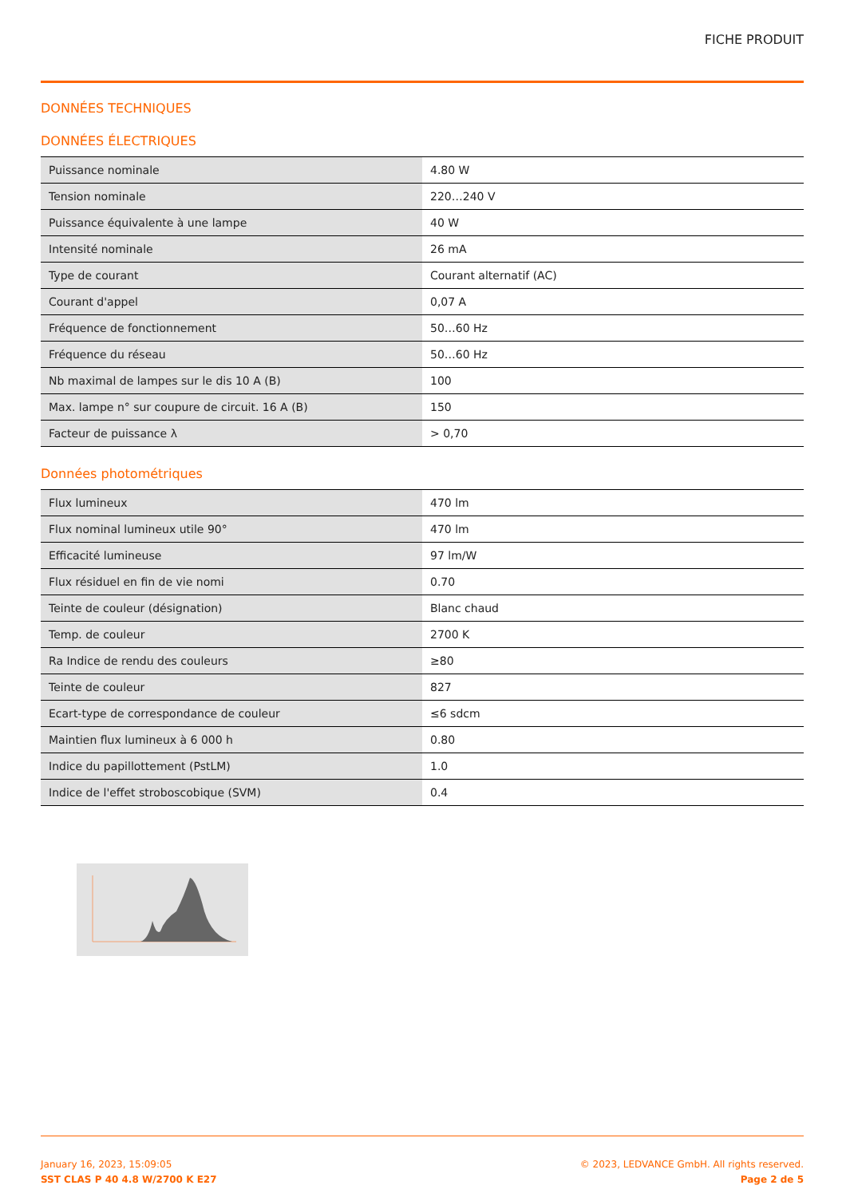FICHE PRODUIT
DONNÉES TECHNIQUES
DONNÉES ÉLECTRIQUES
| Puissance nominale | 4.80 W |
| Tension nominale | 220…240 V |
| Puissance équivalente à une lampe | 40 W |
| Intensité nominale | 26 mA |
| Type de courant | Courant alternatif (AC) |
| Courant d'appel | 0,07 A |
| Fréquence de fonctionnement | 50…60 Hz |
| Fréquence du réseau | 50…60 Hz |
| Nb maximal de lampes sur le dis 10 A (B) | 100 |
| Max. lampe n° sur coupure de circuit. 16 A (B) | 150 |
| Facteur de puissance λ | > 0,70 |
Données photométriques
| Flux lumineux | 470 lm |
| Flux nominal lumineux utile 90° | 470 lm |
| Efficacité lumineuse | 97 lm/W |
| Flux résiduel en fin de vie nomi | 0.70 |
| Teinte de couleur (désignation) | Blanc chaud |
| Temp. de couleur | 2700 K |
| Ra Indice de rendu des couleurs | ≥80 |
| Teinte de couleur | 827 |
| Ecart-type de correspondance de couleur | ≤6 sdcm |
| Maintien flux lumineux à 6 000 h | 0.80 |
| Indice du papillottement (PstLM) | 1.0 |
| Indice de l'effet stroboscobique (SVM) | 0.4 |
January 16, 2023, 15:09:05
SST CLAS P 40 4.8 W/2700 K E27
© 2023, LEDVANCE GmbH. All rights reserved.
Page 2 de 5